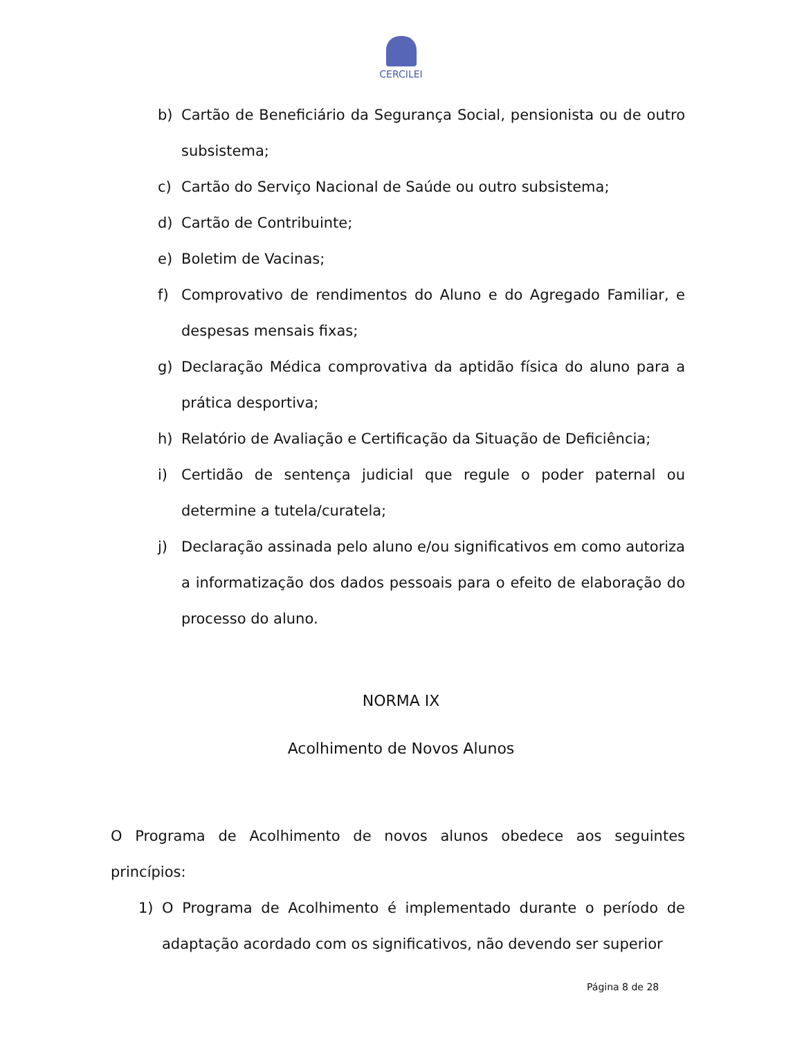CERCILEI
b) Cartão de Beneficiário da Segurança Social, pensionista ou de outro subsistema;
c) Cartão do Serviço Nacional de Saúde ou outro subsistema;
d) Cartão de Contribuinte;
e) Boletim de Vacinas;
f) Comprovativo de rendimentos do Aluno e do Agregado Familiar, e despesas mensais fixas;
g) Declaração Médica comprovativa da aptidão física do aluno para a prática desportiva;
h) Relatório de Avaliação e Certificação da Situação de Deficiência;
i) Certidão de sentença judicial que regule o poder paternal ou determine a tutela/curatela;
j) Declaração assinada pelo aluno e/ou significativos em como autoriza a informatização dos dados pessoais para o efeito de elaboração do processo do aluno.
NORMA IX
Acolhimento de Novos Alunos
O Programa de Acolhimento de novos alunos obedece aos seguintes princípios:
1) O Programa de Acolhimento é implementado durante o período de adaptação acordado com os significativos, não devendo ser superior
Página 8 de 28